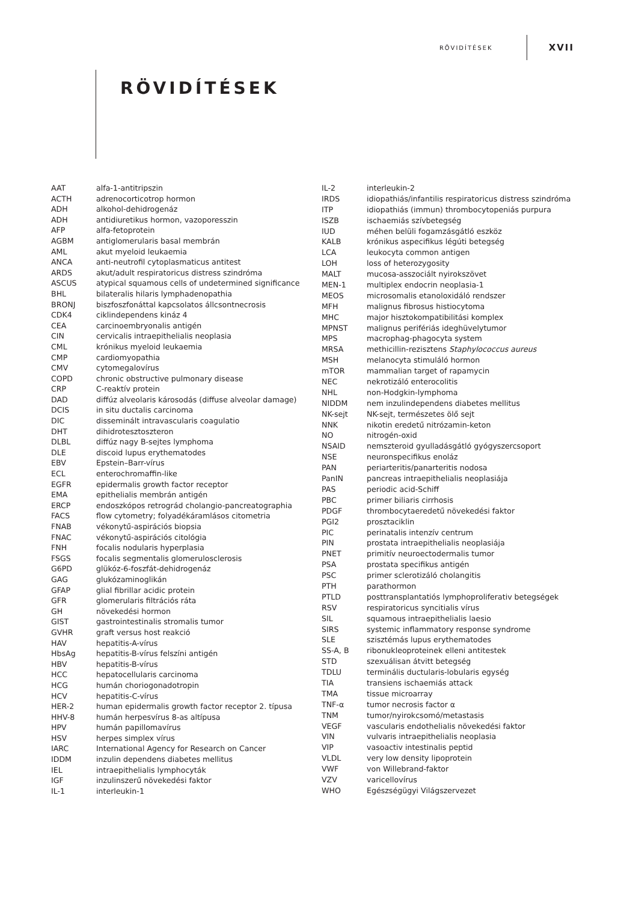RÖVIDÍTÉSEK XVII
RÖVIDÍTÉSEK
| AAT | alfa-1-antitripszin |
| ACTH | adrenocorticotrop hormon |
| ADH | alkohol-dehidrogenáz |
| ADH | antidiuretikus hormon, vazoporesszin |
| AFP | alfa-fetoprotein |
| AGBM | antiglomerularis basal membrán |
| AML | akut myeloid leukaemia |
| ANCA | anti-neutrofil cytoplasmaticus antitest |
| ARDS | akut/adult respiratoricus distress szindróma |
| ASCUS | atypical squamous cells of undetermined significance |
| BHL | bilateralis hilaris lymphadenopathia |
| BRONJ | biszfoszfonáttal kapcsolatos állcsontnecrosis |
| CDK4 | ciklindependens kináz 4 |
| CEA | carcinoembryonalis antigén |
| CIN | cervicalis intraepithelialis neoplasia |
| CML | krónikus myeloid leukaemia |
| CMP | cardiomyopathia |
| CMV | cytomegalovírus |
| COPD | chronic obstructive pulmonary disease |
| CRP | C-reaktív protein |
| DAD | diffúz alveolaris károsodás (diffuse alveolar damage) |
| DCIS | in situ ductalis carcinoma |
| DIC | disseminált intravascularis coagulatio |
| DHT | dihidrotesztoszteron |
| DLBL | diffúz nagy B-sejtes lymphoma |
| DLE | discoid lupus erythematodes |
| EBV | Epstein–Barr-vírus |
| ECL | enterochromaffin-like |
| EGFR | epidermalis growth factor receptor |
| EMA | epithelialis membrán antigén |
| ERCP | endoszkópos retrográd cholangio-pancreatographia |
| FACS | flow cytometry; folyadékáramlásos citometria |
| FNAB | vékonytű-aspirációs biopsia |
| FNAC | vékonytű-aspirációs citológia |
| FNH | focalis nodularis hyperplasia |
| FSGS | focalis segmentalis glomerulosclerosis |
| G6PD | glükóz-6-foszfát-dehidrogenáz |
| GAG | glukózaminoglikán |
| GFAP | glial fibrillar acidic protein |
| GFR | glomerularis filtrációs ráta |
| GH | növekedési hormon |
| GIST | gastrointestinalis stromalis tumor |
| GVHR | graft versus host reakció |
| HAV | hepatitis-A-vírus |
| HbsAg | hepatitis-B-vírus felszíni antigén |
| HBV | hepatitis-B-vírus |
| HCC | hepatocellularis carcinoma |
| HCG | humán choriogonadotropin |
| HCV | hepatitis-C-vírus |
| HER-2 | human epidermalis growth factor receptor 2. típusa |
| HHV-8 | humán herpesvírus 8-as altípusa |
| HPV | humán papillomavírus |
| HSV | herpes simplex vírus |
| IARC | International Agency for Research on Cancer |
| IDDM | inzulin dependens diabetes mellitus |
| IEL | intraepithelialis lymphocyták |
| IGF | inzulinszerű növekedési faktor |
| IL-1 | interleukin-1 |
| IL-2 | interleukin-2 |
| IRDS | idiopathiás/infantilis respiratoricus distress szindróma |
| ITP | idiopathiás (immun) thrombocytopeniás purpura |
| ISZB | ischaemiás szívbetegség |
| IUD | méhen belüli fogamzásgátló eszköz |
| KALB | krónikus aspecifikus légúti betegség |
| LCA | leukocyta common antigen |
| LOH | loss of heterozygosity |
| MALT | mucosa-asszociált nyirokszövet |
| MEN-1 | multiplex endocrin neoplasia-1 |
| MEOS | microsomalis etanoloxidáló rendszer |
| MFH | malignus fibrosus histiocytoma |
| MHC | major hisztokompatibilitási komplex |
| MPNST | malignus perifériás ideghüvelytumor |
| MPS | macrophag-phagocyta system |
| MRSA | methicillin-rezisztens Staphylococcus aureus |
| MSH | melanocyta stimuláló hormon |
| mTOR | mammalian target of rapamycin |
| NEC | nekrotizáló enterocolitis |
| NHL | non-Hodgkin-lymphoma |
| NIDDM | nem inzulindependens diabetes mellitus |
| NK-sejt | NK-sejt, természetes ölő sejt |
| NNK | nikotin eredetű nitrózamin-keton |
| NO | nitrogén-oxid |
| NSAID | nemszteroid gyulladásgátló gyógyszercsoport |
| NSE | neuronspecifikus enoláz |
| PAN | periarteritis/panarteritis nodosa |
| PanIN | pancreas intraepithelialis neoplasiája |
| PAS | periodic acid-Schiff |
| PBC | primer biliaris cirrhosis |
| PDGF | thrombocytaeredetű növekedési faktor |
| PGI2 | prosztaciklin |
| PIC | perinatalis intenzív centrum |
| PIN | prostata intraepithelialis neoplasiája |
| PNET | primitív neuroectodermalis tumor |
| PSA | prostata specifikus antigén |
| PSC | primer sclerotizáló cholangitis |
| PTH | parathormon |
| PTLD | posttransplantatiós lymphoproliferativ betegségek |
| RSV | respiratoricus syncitialis vírus |
| SIL | squamous intraepithelialis laesio |
| SIRS | systemic inflammatory response syndrome |
| SLE | szisztémás lupus erythematodes |
| SS-A, B | ribonukleoproteinek elleni antitestek |
| STD | szexuálisan átvitt betegség |
| TDLU | terminális ductularis-lobularis egység |
| TIA | transiens ischaemiás attack |
| TMA | tissue microarray |
| TNF-α | tumor necrosis factor α |
| TNM | tumor/nyirokcsomó/metastasis |
| VEGF | vascularis endothelialis növekedési faktor |
| VIN | vulvaris intraepithelialis neoplasia |
| VIP | vasoactiv intestinalis peptid |
| VLDL | very low density lipoprotein |
| VWF | von Willebrand-faktor |
| VZV | varicellovírus |
| WHO | Egészségügyi Világszervezet |